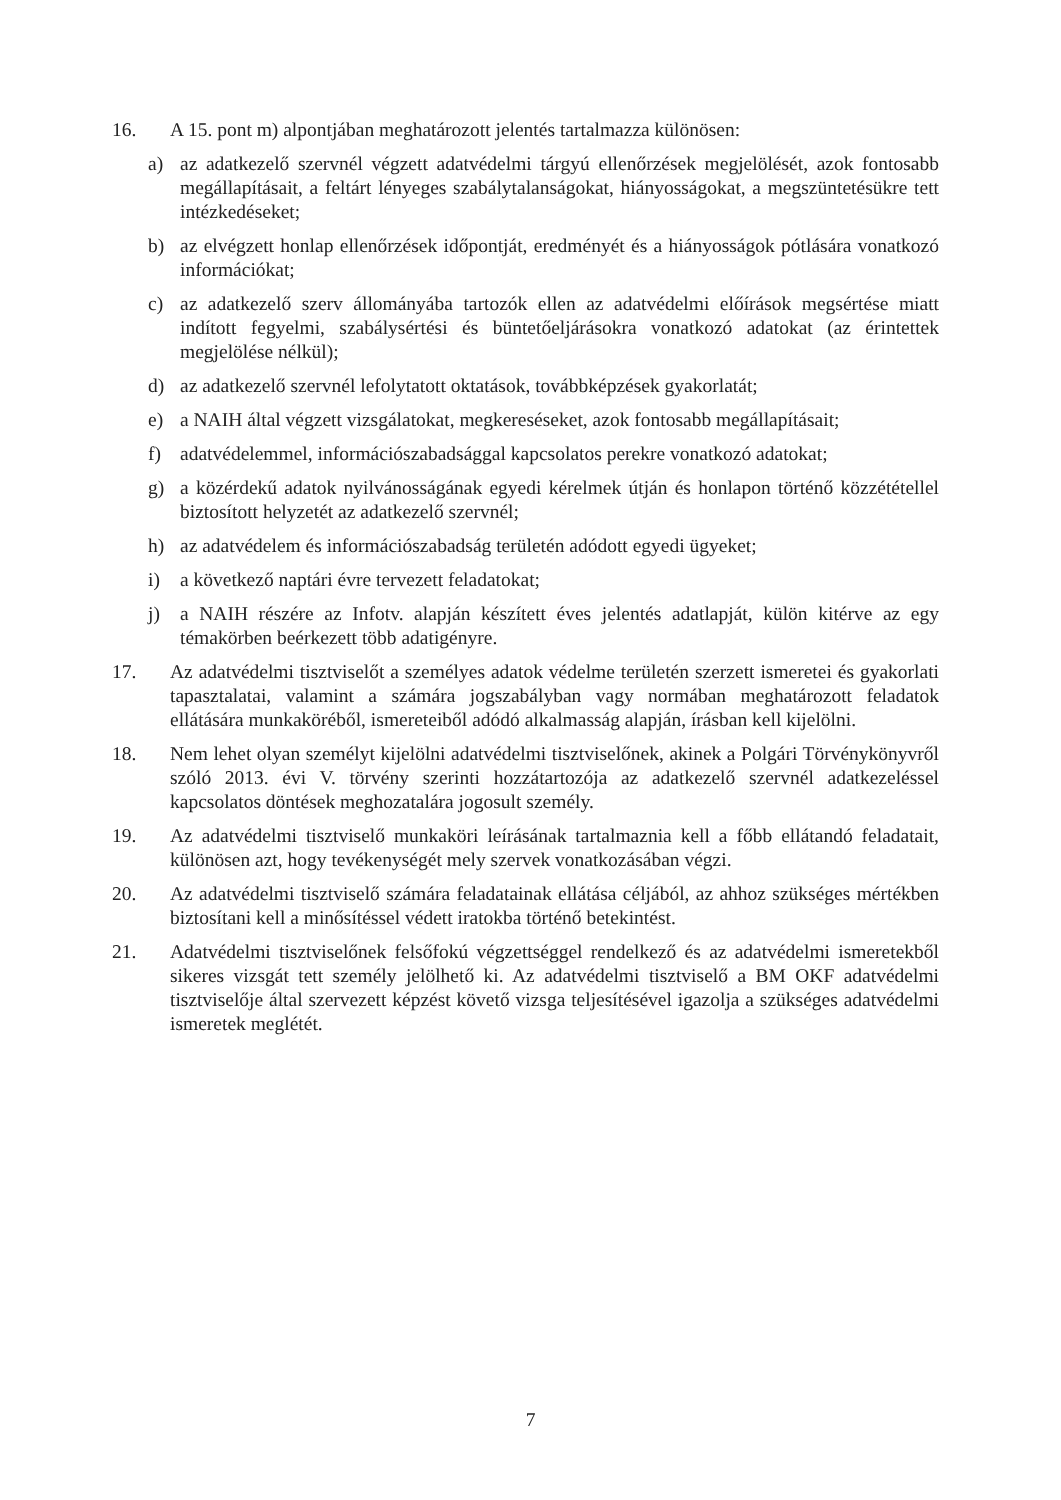16. A 15. pont m) alpontjában meghatározott jelentés tartalmazza különösen:
a) az adatkezelő szervnél végzett adatvédelmi tárgyú ellenőrzések megjelölését, azok fontosabb megállapításait, a feltárt lényeges szabálytalanságokat, hiányosságokat, a megszüntetésükre tett intézkedéseket;
b) az elvégzett honlap ellenőrzések időpontját, eredményét és a hiányosságok pótlására vonatkozó információkat;
c) az adatkezelő szerv állományába tartozók ellen az adatvédelmi előírások megsértése miatt indított fegyelmi, szabálysértési és büntetőeljárásokra vonatkozó adatokat (az érintettek megjelölése nélkül);
d) az adatkezelő szervnél lefolytatott oktatások, továbbképzések gyakorlatát;
e) a NAIH által végzett vizsgálatokat, megkereséseket, azok fontosabb megállapításait;
f) adatvédelemmel, információszabadsággal kapcsolatos perekre vonatkozó adatokat;
g) a közérdekű adatok nyilvánosságának egyedi kérelmek útján és honlapon történő közzététellel biztosított helyzetét az adatkezelő szervnél;
h) az adatvédelem és információszabadság területén adódott egyedi ügyeket;
i) a következő naptári évre tervezett feladatokat;
j) a NAIH részére az Infotv. alapján készített éves jelentés adatlapját, külön kitérve az egy témakörben beérkezett több adatigényre.
17. Az adatvédelmi tisztviselőt a személyes adatok védelme területén szerzett ismeretei és gyakorlati tapasztalatai, valamint a számára jogszabályban vagy normában meghatározott feladatok ellátására munkaköréből, ismereteiből adódó alkalmasság alapján, írásban kell kijelölni.
18. Nem lehet olyan személyt kijelölni adatvédelmi tisztviselőnek, akinek a Polgári Törvénykönyvről szóló 2013. évi V. törvény szerinti hozzátartozója az adatkezelő szervnél adatkezeléssel kapcsolatos döntések meghozatalára jogosult személy.
19. Az adatvédelmi tisztviselő munkaköri leírásának tartalmaznia kell a főbb ellátandó feladatait, különösen azt, hogy tevékenységét mely szervek vonatkozásában végzi.
20. Az adatvédelmi tisztviselő számára feladatainak ellátása céljából, az ahhoz szükséges mértékben biztosítani kell a minősítéssel védett iratokba történő betekintést.
21. Adatvédelmi tisztviselőnek felsőfokú végzettséggel rendelkező és az adatvédelmi ismeretekből sikeres vizsgát tett személy jelölhető ki. Az adatvédelmi tisztviselő a BM OKF adatvédelmi tisztviselője által szervezett képzést követő vizsga teljesítésével igazolja a szükséges adatvédelmi ismeretek meglétét.
7